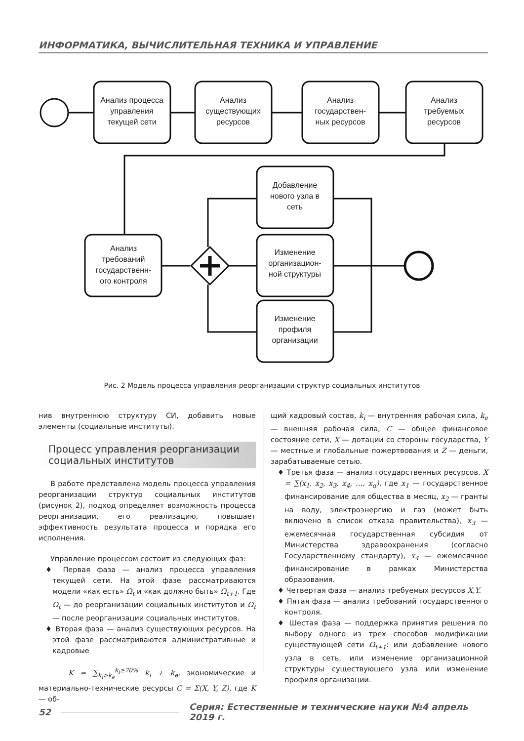ИНФОРМАТИКА, ВЫЧИСЛИТЕЛЬНАЯ ТЕХНИКА И УПРАВЛЕНИЕ
Анализ процесса
управления
текущей сети
Анализ
существующих
ресурсов
Анализ
государствен-
ных ресурсов
Анализ
требуемых
ресурсов
Анализ
требований
государственн-
ого контроля
Добавление
нового узла в
сеть
Изменение
организацион-
ной структуры
Изменение
профиля
организации
Рис. 2 Модель процесса управления реорганизации структур социальных институтов
нив внутреннюю структуру СИ, добавить новые элементы (социальные институты).
Процесс управления реорганизации социальных институтов
В работе представлена модель процесса управления реорганизации структур социальных институтов (рисунок 2), подход определяет возможность процесса реорганизации, его реализацию, повышает эффективность результата процесса и порядка его исполнения.
Управление процессом состоит из следующих фаз:
♦ Первая фаза — анализ процесса управления текущей сети. На этой фазе рассматриваются модели «как есть» Ω<sub>t</sub> и «как должно быть» Ω<sub>t+1</sub>. Где Ω<sub>t</sub> — до реорганизации социальных институтов и Ω<sub>t</sub> — после реорганизации социальных институтов.
♦ Вторая фаза — анализ существующих ресурсов. На этой фазе рассматриваются административные и кадровые
K = ∑<sub>k<sub>i</sub>>k<sub>e</sub></sub><sup>k<sub>i</sub>≥70%</sup> k<sub>i</sub> + k<sub>e</sub>, экономические и материально-технические ресурсы C = Σ(X, Y, Z), где K — об-
щий кадровый состав, k<sub>i</sub> — внутренняя рабочая сила, k<sub>e</sub> — внешняя рабочая сила, C — общее финансовое состояние сети, X — дотации со стороны государства, Y — местные и глобальные пожертвования и Z — деньги, зарабатываемые сетью.
♦ Третья фаза — анализ государственных ресурсов. X = ∑(x<sub>1</sub>, x<sub>2</sub>, x<sub>3</sub>, x<sub>4</sub>, …, x<sub>α</sub>), где x<sub>1</sub> — государственное финансирование для общества в месяц, x<sub>2</sub> — гранты на воду, электроэнергию и газ (может быть включено в список отказа правительства), x<sub>3</sub> — ежемесячная государственная субсидия от Министерства здравоохранения (согласно Государственному стандарту), x<sub>4</sub> — ежемесячное финансирование в рамках Министерства образования.
♦ Четвертая фаза — анализ требуемых ресурсов X,Y.
♦ Пятая фаза — анализ требований государственного контроля.
♦ Шестая фаза — поддержка принятия решения по выбору одного из трех способов модификации существующей сети Ω<sub>t+1</sub>: или добавление нового узла в сеть, или изменение организационной структуры существующего узла или изменение профиля организации.
52 Серия: Естественные и технические науки №4 апрель 2019 г.